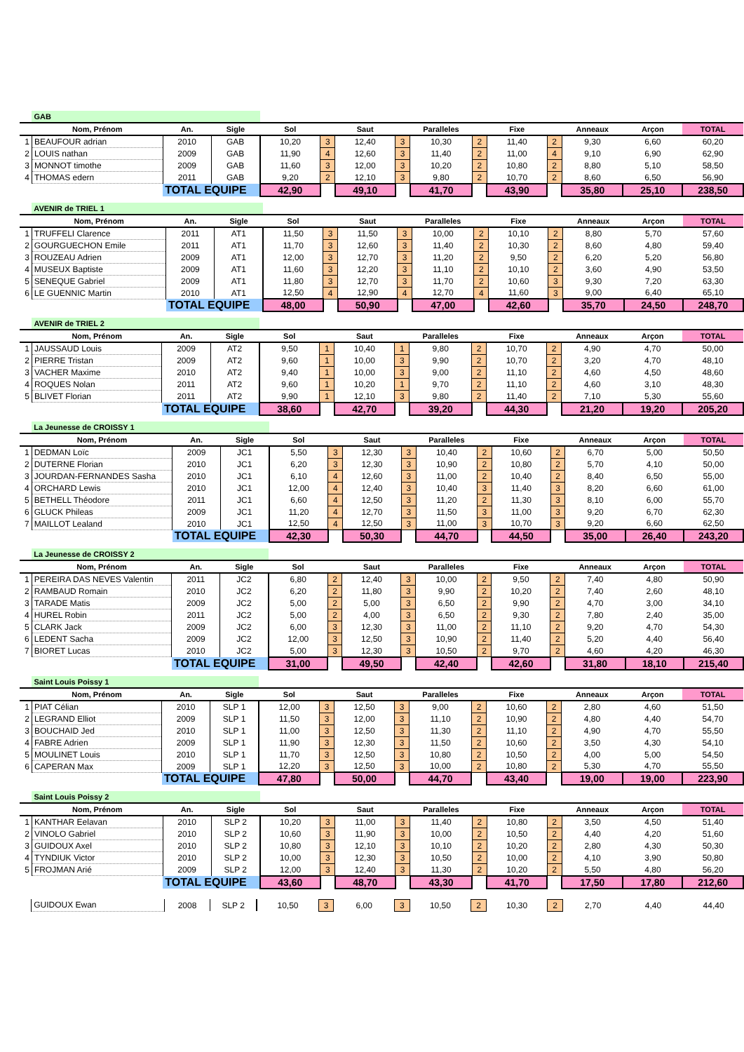| | GAB | | | | | | | | | | | | | |
| | Nom, Prénom | An. | Sigle | Sol | | Saut | | Paralleles | | Fixe | | Anneaux | Arçon | TOTAL |
| 1 | BEAUFOUR adrian | 2010 | GAB | 10,20 | 3 | 12,40 | 3 | 10,30 | 2 | 11,40 | 2 | 9,30 | 6,60 | 60,20 |
| 2 | LOUIS nathan | 2009 | GAB | 11,90 | 4 | 12,60 | 3 | 11,40 | 2 | 11,00 | 4 | 9,10 | 6,90 | 62,90 |
| 3 | MONNOT timothe | 2009 | GAB | 11,60 | 3 | 12,00 | 3 | 10,20 | 2 | 10,80 | 2 | 8,80 | 5,10 | 58,50 |
| 4 | THOMAS edern | 2011 | GAB | 9,20 | 2 | 12,10 | 3 | 9,80 | 2 | 10,70 | 2 | 8,60 | 6,50 | 56,90 |
| | | TOTAL EQUIPE | | 42,90 | | 49,10 | | 41,70 | | 43,90 | | 35,80 | 25,10 | 238,50 |
| | AVENIR de TRIEL 1 | | | | | | | | | | | | | |
| | Nom, Prénom | An. | Sigle | Sol | | Saut | | Paralleles | | Fixe | | Anneaux | Arçon | TOTAL |
| 1 | TRUFFELI Clarence | 2011 | AT1 | 11,50 | 3 | 11,50 | 3 | 10,00 | 2 | 10,10 | 2 | 8,80 | 5,70 | 57,60 |
| 2 | GOURGUECHON Emile | 2011 | AT1 | 11,70 | 3 | 12,60 | 3 | 11,40 | 2 | 10,30 | 2 | 8,60 | 4,80 | 59,40 |
| 3 | ROUZEAU Adrien | 2009 | AT1 | 12,00 | 3 | 12,70 | 3 | 11,20 | 2 | 9,50 | 2 | 6,20 | 5,20 | 56,80 |
| 4 | MUSEUX Baptiste | 2009 | AT1 | 11,60 | 3 | 12,20 | 3 | 11,10 | 2 | 10,10 | 2 | 3,60 | 4,90 | 53,50 |
| 5 | SENEQUE Gabriel | 2009 | AT1 | 11,80 | 3 | 12,70 | 3 | 11,70 | 2 | 10,60 | 3 | 9,30 | 7,20 | 63,30 |
| 6 | LE GUENNIC Martin | 2010 | AT1 | 12,50 | 4 | 12,90 | 4 | 12,70 | 4 | 11,60 | 3 | 9,00 | 6,40 | 65,10 |
| | | TOTAL EQUIPE | | 48,00 | | 50,90 | | 47,00 | | 42,60 | | 35,70 | 24,50 | 248,70 |
| | AVENIR de TRIEL 2 | | | | | | | | | | | | | |
| | Nom, Prénom | An. | Sigle | Sol | | Saut | | Paralleles | | Fixe | | Anneaux | Arçon | TOTAL |
| 1 | JAUSSAUD Louis | 2009 | AT2 | 9,50 | 1 | 10,40 | 1 | 9,80 | 2 | 10,70 | 2 | 4,90 | 4,70 | 50,00 |
| 2 | PIERRE Tristan | 2009 | AT2 | 9,60 | 1 | 10,00 | 3 | 9,90 | 2 | 10,70 | 2 | 3,20 | 4,70 | 48,10 |
| 3 | VACHER Maxime | 2010 | AT2 | 9,40 | 1 | 10,00 | 3 | 9,00 | 2 | 11,10 | 2 | 4,60 | 4,50 | 48,60 |
| 4 | ROQUES Nolan | 2011 | AT2 | 9,60 | 1 | 10,20 | 1 | 9,70 | 2 | 11,10 | 2 | 4,60 | 3,10 | 48,30 |
| 5 | BLIVET Florian | 2011 | AT2 | 9,90 | 1 | 12,10 | 3 | 9,80 | 2 | 11,40 | 2 | 7,10 | 5,30 | 55,60 |
| | | TOTAL EQUIPE | | 38,60 | | 42,70 | | 39,20 | | 44,30 | | 21,20 | 19,20 | 205,20 |
| | La Jeunesse de CROISSY 1 | | | | | | | | | | | | | |
| | Nom, Prénom | An. | Sigle | Sol | | Saut | | Paralleles | | Fixe | | Anneaux | Arçon | TOTAL |
| 1 | DEDMAN Loïc | 2009 | JC1 | 5,50 | 3 | 12,30 | 3 | 10,40 | 2 | 10,60 | 2 | 6,70 | 5,00 | 50,50 |
| 2 | DUTERNE Florian | 2010 | JC1 | 6,20 | 3 | 12,30 | 3 | 10,90 | 2 | 10,80 | 2 | 5,70 | 4,10 | 50,00 |
| 3 | JOURDAN-FERNANDES Sasha | 2010 | JC1 | 6,10 | 4 | 12,60 | 3 | 11,00 | 2 | 10,40 | 2 | 8,40 | 6,50 | 55,00 |
| 4 | ORCHARD Lewis | 2010 | JC1 | 12,00 | 4 | 12,40 | 3 | 10,40 | 3 | 11,40 | 3 | 8,20 | 6,60 | 61,00 |
| 5 | BETHELL Théodore | 2011 | JC1 | 6,60 | 4 | 12,50 | 3 | 11,20 | 2 | 11,30 | 3 | 8,10 | 6,00 | 55,70 |
| 6 | GLUCK Phileas | 2009 | JC1 | 11,20 | 4 | 12,70 | 3 | 11,50 | 3 | 11,00 | 3 | 9,20 | 6,70 | 62,30 |
| 7 | MAILLOT Lealand | 2010 | JC1 | 12,50 | 4 | 12,50 | 3 | 11,00 | 3 | 10,70 | 3 | 9,20 | 6,60 | 62,50 |
| | | TOTAL EQUIPE | | 42,30 | | 50,30 | | 44,70 | | 44,50 | | 35,00 | 26,40 | 243,20 |
| | La Jeunesse de CROISSY 2 | | | | | | | | | | | | | |
| | Nom, Prénom | An. | Sigle | Sol | | Saut | | Paralleles | | Fixe | | Anneaux | Arçon | TOTAL |
| 1 | PEREIRA DAS NEVES Valentin | 2011 | JC2 | 6,80 | 2 | 12,40 | 3 | 10,00 | 2 | 9,50 | 2 | 7,40 | 4,80 | 50,90 |
| 2 | RAMBAUD Romain | 2010 | JC2 | 6,20 | 2 | 11,80 | 3 | 9,90 | 2 | 10,20 | 2 | 7,40 | 2,60 | 48,10 |
| 3 | TARADE Matis | 2009 | JC2 | 5,00 | 2 | 5,00 | 3 | 6,50 | 2 | 9,90 | 2 | 4,70 | 3,00 | 34,10 |
| 4 | HUREL Robin | 2011 | JC2 | 5,00 | 2 | 4,00 | 3 | 6,50 | 2 | 9,30 | 2 | 7,80 | 2,40 | 35,00 |
| 5 | CLARK Jack | 2009 | JC2 | 6,00 | 3 | 12,30 | 3 | 11,00 | 2 | 11,10 | 2 | 9,20 | 4,70 | 54,30 |
| 6 | LEDENT Sacha | 2009 | JC2 | 12,00 | 3 | 12,50 | 3 | 10,90 | 2 | 11,40 | 2 | 5,20 | 4,40 | 56,40 |
| 7 | BIORET Lucas | 2010 | JC2 | 5,00 | 3 | 12,30 | 3 | 10,50 | 2 | 9,70 | 2 | 4,60 | 4,20 | 46,30 |
| | | TOTAL EQUIPE | | 31,00 | | 49,50 | | 42,40 | | 42,60 | | 31,80 | 18,10 | 215,40 |
| | Saint Louis Poissy 1 | | | | | | | | | | | | | |
| | Nom, Prénom | An. | Sigle | Sol | | Saut | | Paralleles | | Fixe | | Anneaux | Arçon | TOTAL |
| 1 | PIAT Célian | 2010 | SLP 1 | 12,00 | 3 | 12,50 | 3 | 9,00 | 2 | 10,60 | 2 | 2,80 | 4,60 | 51,50 |
| 2 | LEGRAND Elliot | 2009 | SLP 1 | 11,50 | 3 | 12,00 | 3 | 11,10 | 2 | 10,90 | 2 | 4,80 | 4,40 | 54,70 |
| 3 | BOUCHAID Jed | 2010 | SLP 1 | 11,00 | 3 | 12,50 | 3 | 11,30 | 2 | 11,10 | 2 | 4,90 | 4,70 | 55,50 |
| 4 | FABRE Adrien | 2009 | SLP 1 | 11,90 | 3 | 12,30 | 3 | 11,50 | 2 | 10,60 | 2 | 3,50 | 4,30 | 54,10 |
| 5 | MOULINET Louis | 2010 | SLP 1 | 11,70 | 3 | 12,50 | 3 | 10,80 | 2 | 10,50 | 2 | 4,00 | 5,00 | 54,50 |
| 6 | CAPERAN Max | 2009 | SLP 1 | 12,20 | 3 | 12,50 | 3 | 10,00 | 2 | 10,80 | 2 | 5,30 | 4,70 | 55,50 |
| | | TOTAL EQUIPE | | 47,80 | | 50,00 | | 44,70 | | 43,40 | | 19,00 | 19,00 | 223,90 |
| | Saint Louis Poissy 2 | | | | | | | | | | | | | |
| | Nom, Prénom | An. | Sigle | Sol | | Saut | | Paralleles | | Fixe | | Anneaux | Arçon | TOTAL |
| 1 | KANTHAR Eelavan | 2010 | SLP 2 | 10,20 | 3 | 11,00 | 3 | 11,40 | 2 | 10,80 | 2 | 3,50 | 4,50 | 51,40 |
| 2 | VINOLO Gabriel | 2010 | SLP 2 | 10,60 | 3 | 11,90 | 3 | 10,00 | 2 | 10,50 | 2 | 4,40 | 4,20 | 51,60 |
| 3 | GUIDOUX Axel | 2010 | SLP 2 | 10,80 | 3 | 12,10 | 3 | 10,10 | 2 | 10,20 | 2 | 2,80 | 4,30 | 50,30 |
| 4 | TYNDIUK Victor | 2010 | SLP 2 | 10,00 | 3 | 12,30 | 3 | 10,50 | 2 | 10,00 | 2 | 4,10 | 3,90 | 50,80 |
| 5 | FROJMAN Arié | 2009 | SLP 2 | 12,00 | 3 | 12,40 | 3 | 11,30 | 2 | 10,20 | 2 | 5,50 | 4,80 | 56,20 |
| | | TOTAL EQUIPE | | 43,60 | | 48,70 | | 43,30 | | 41,70 | | 17,50 | 17,80 | 212,60 |
| | GUIDOUX Ewan | 2008 | SLP 2 | 10,50 | 3 | 6,00 | 3 | 10,50 | 2 | 10,30 | 2 | 2,70 | 4,40 | 44,40 |